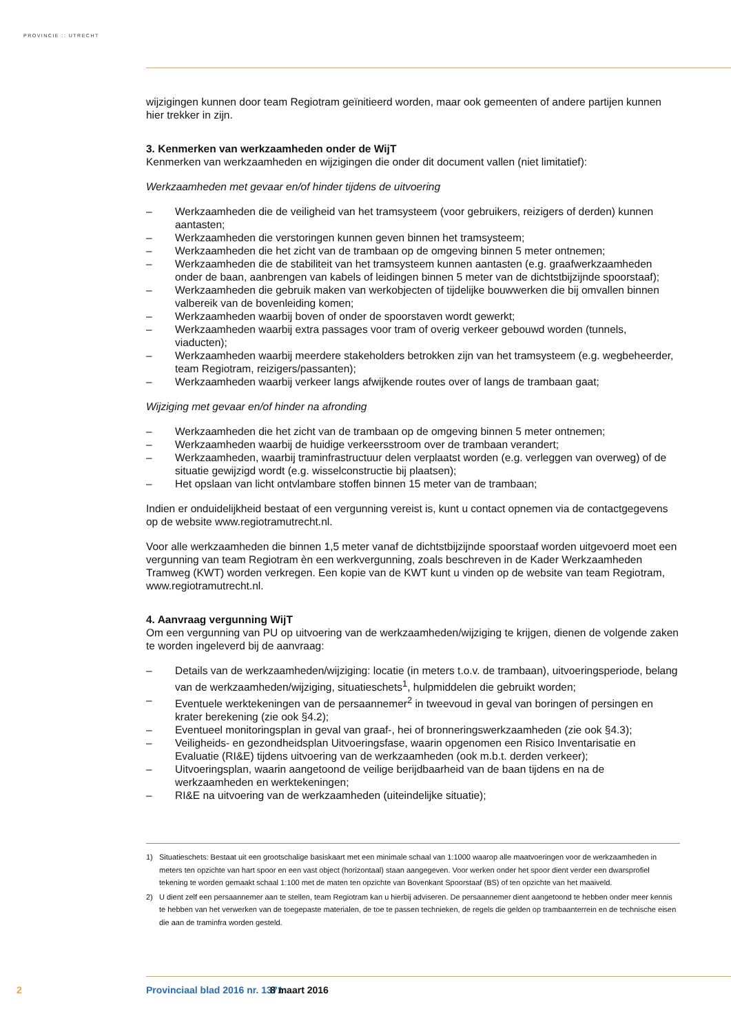PROVINCIE :: UTRECHT
wijzigingen kunnen door team Regiotram geïnitieerd worden, maar ook gemeenten of andere partijen kunnen hier trekker in zijn.
3. Kenmerken van werkzaamheden onder de WijT
Kenmerken van werkzaamheden en wijzigingen die onder dit document vallen (niet limitatief):
Werkzaamheden met gevaar en/of hinder tijdens de uitvoering
– Werkzaamheden die de veiligheid van het tramsysteem (voor gebruikers, reizigers of derden) kunnen aantasten;
– Werkzaamheden die verstoringen kunnen geven binnen het tramsysteem;
– Werkzaamheden die het zicht van de trambaan op de omgeving binnen 5 meter ontnemen;
– Werkzaamheden die de stabiliteit van het tramsysteem kunnen aantasten (e.g. graafwerkzaamheden onder de baan, aanbrengen van kabels of leidingen binnen 5 meter van de dichtstbijzijnde spoorstaaf);
– Werkzaamheden die gebruik maken van werkobjecten of tijdelijke bouwwerken die bij omvallen binnen valbereik van de bovenleiding komen;
– Werkzaamheden waarbij boven of onder de spoorstaven wordt gewerkt;
– Werkzaamheden waarbij extra passages voor tram of overig verkeer gebouwd worden (tunnels, viaducten);
– Werkzaamheden waarbij meerdere stakeholders betrokken zijn van het tramsysteem (e.g. wegbeheerder, team Regiotram, reizigers/passanten);
– Werkzaamheden waarbij verkeer langs afwijkende routes over of langs de trambaan gaat;
Wijziging met gevaar en/of hinder na afronding
– Werkzaamheden die het zicht van de trambaan op de omgeving binnen 5 meter ontnemen;
– Werkzaamheden waarbij de huidige verkeersstroom over de trambaan verandert;
– Werkzaamheden, waarbij traminfrastructuur delen verplaatst worden (e.g. verleggen van overweg) of de situatie gewijzigd wordt (e.g. wisselconstructie bij plaatsen);
– Het opslaan van licht ontvlambare stoffen binnen 15 meter van de trambaan;
Indien er onduidelijkheid bestaat of een vergunning vereist is, kunt u contact opnemen via de contactgegevens op de website www.regiotramutrecht.nl.
Voor alle werkzaamheden die binnen 1,5 meter vanaf de dichtstbijzijnde spoorstaaf worden uitgevoerd moet een vergunning van team Regiotram èn een werkvergunning, zoals beschreven in de Kader Werkzaamheden Tramweg (KWT) worden verkregen. Een kopie van de KWT kunt u vinden op de website van team Regiotram, www.regiotramutrecht.nl.
4. Aanvraag vergunning WijT
Om een vergunning van PU op uitvoering van de werkzaamheden/wijziging te krijgen, dienen de volgende zaken te worden ingeleverd bij de aanvraag:
– Details van de werkzaamheden/wijziging: locatie (in meters t.o.v. de trambaan), uitvoeringsperiode, belang van de werkzaamheden/wijziging, situatieschets<sup>1</sup>, hulpmiddelen die gebruikt worden;
– Eventuele werktekeningen van de persaannemer<sup>2</sup> in tweevoud in geval van boringen of persingen en krater berekening (zie ook §4.2);
– Eventueel monitoringsplan in geval van graaf-, hei of bronneringswerkzaamheden (zie ook §4.3);
– Veiligheids- en gezondheidsplan Uitvoeringsfase, waarin opgenomen een Risico Inventarisatie en Evaluatie (RI&E) tijdens uitvoering van de werkzaamheden (ook m.b.t. derden verkeer);
– Uitvoeringsplan, waarin aangetoond de veilige berijdbaarheid van de baan tijdens en na de werkzaamheden en werktekeningen;
– RI&E na uitvoering van de werkzaamheden (uiteindelijke situatie);
1) Situatieschets: Bestaat uit een grootschalige basiskaart met een minimale schaal van 1:1000 waarop alle maatvoeringen voor de werkzaamheden in meters ten opzichte van hart spoor en een vast object (horizontaal) staan aangegeven. Voor werken onder het spoor dient verder een dwarsprofiel tekening te worden gemaakt schaal 1:100 met de maten ten opzichte van Bovenkant Spoorstaaf (BS) of ten opzichte van het maaiveld.
2) U dient zelf een persaannemer aan te stellen, team Regiotram kan u hierbij adviseren. De persaannemer dient aangetoond te hebben onder meer kennis te hebben van het verwerken van de toegepaste materialen, de toe te passen technieken, de regels die gelden op trambaanterrein en de technische eisen die aan de traminfra worden gesteld.
2 Provinciaal blad 2016 nr. 1371 8 maart 2016